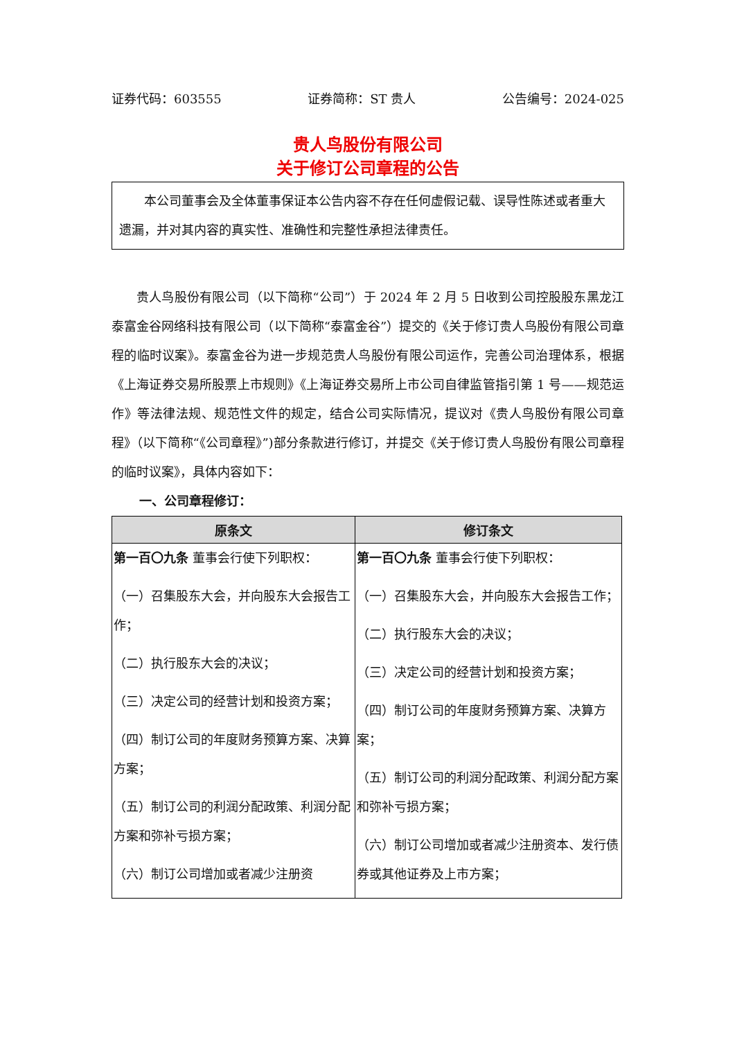证券代码：603555 证券简称：ST 贵人 公告编号：2024-025
贵人鸟股份有限公司
关于修订公司章程的公告
本公司董事会及全体董事保证本公告内容不存在任何虚假记载、误导性陈述或者重大遗漏，并对其内容的真实性、准确性和完整性承担法律责任。
贵人鸟股份有限公司（以下简称“公司”）于 2024 年 2 月 5 日收到公司控股股东黑龙江泰富金谷网络科技有限公司（以下简称“泰富金谷”）提交的《关于修订贵人鸟股份有限公司章程的临时议案》。泰富金谷为进一步规范贵人鸟股份有限公司运作，完善公司治理体系，根据《上海证券交易所股票上市规则》《上海证券交易所上市公司自律监管指引第 1 号——规范运作》等法律法规、规范性文件的规定，结合公司实际情况，提议对《贵人鸟股份有限公司章程》（以下简称“《公司章程》”)部分条款进行修订，并提交《关于修订贵人鸟股份有限公司章程的临时议案》，具体内容如下：
一、公司章程修订：
| 原条文 | 修订条文 |
| --- | --- |
| 第一百〇九条 董事会行使下列职权： （一）召集股东大会，并向股东大会报告工作； （二）执行股东大会的决议； （三）决定公司的经营计划和投资方案； （四）制订公司的年度财务预算方案、决算方案； （五）制订公司的利润分配政策、利润分配方案和弥补亏损方案； （六）制订公司增加或者减少注册资 | 第一百〇九条 董事会行使下列职权： （一）召集股东大会，并向股东大会报告工作； （二）执行股东大会的决议； （三）决定公司的经营计划和投资方案； （四）制订公司的年度财务预算方案、决算方案； （五）制订公司的利润分配政策、利润分配方案和弥补亏损方案； （六）制订公司增加或者减少注册资本、发行债券或其他证券及上市方案； |